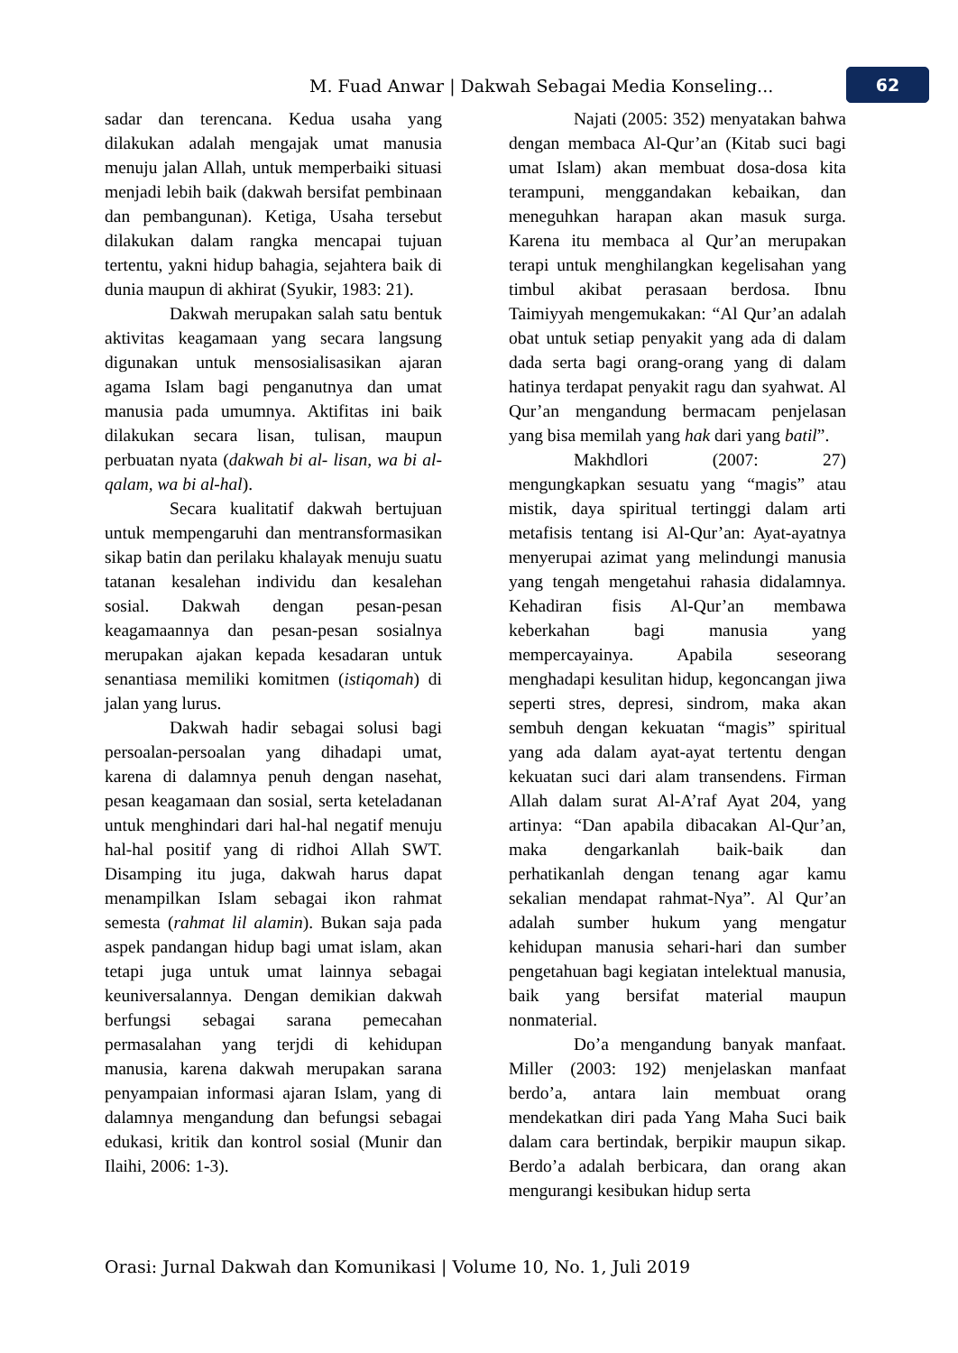M. Fuad Anwar | Dakwah Sebagai Media Konseling... 62
sadar dan terencana. Kedua usaha yang dilakukan adalah mengajak umat manusia menuju jalan Allah, untuk memperbaiki situasi menjadi lebih baik (dakwah bersifat pembinaan dan pembangunan). Ketiga, Usaha tersebut dilakukan dalam rangka mencapai tujuan tertentu, yakni hidup bahagia, sejahtera baik di dunia maupun di akhirat (Syukir, 1983: 21).
Dakwah merupakan salah satu bentuk aktivitas keagamaan yang secara langsung digunakan untuk mensosialisasikan ajaran agama Islam bagi penganutnya dan umat manusia pada umumnya. Aktifitas ini baik dilakukan secara lisan, tulisan, maupun perbuatan nyata (dakwah bi al- lisan, wa bi al-qalam, wa bi al-hal).
Secara kualitatif dakwah bertujuan untuk mempengaruhi dan mentransformasikan sikap batin dan perilaku khalayak menuju suatu tatanan kesalehan individu dan kesalehan sosial. Dakwah dengan pesan-pesan keagamaannya dan pesan-pesan sosialnya merupakan ajakan kepada kesadaran untuk senantiasa memiliki komitmen (istiqomah) di jalan yang lurus.
Dakwah hadir sebagai solusi bagi persoalan-persoalan yang dihadapi umat, karena di dalamnya penuh dengan nasehat, pesan keagamaan dan sosial, serta keteladanan untuk menghindari dari hal-hal negatif menuju hal-hal positif yang di ridhoi Allah SWT. Disamping itu juga, dakwah harus dapat menampilkan Islam sebagai ikon rahmat semesta (rahmat lil alamin). Bukan saja pada aspek pandangan hidup bagi umat islam, akan tetapi juga untuk umat lainnya sebagai keuniversalannya. Dengan demikian dakwah berfungsi sebagai sarana pemecahan permasalahan yang terjdi di kehidupan manusia, karena dakwah merupakan sarana penyampaian informasi ajaran Islam, yang di dalamnya mengandung dan befungsi sebagai edukasi, kritik dan kontrol sosial (Munir dan Ilaihi, 2006: 1-3).
Najati (2005: 352) menyatakan bahwa dengan membaca Al-Qur’an (Kitab suci bagi umat Islam) akan membuat dosa-dosa kita terampuni, menggandakan kebaikan, dan meneguhkan harapan akan masuk surga. Karena itu membaca al Qur’an merupakan terapi untuk menghilangkan kegelisahan yang timbul akibat perasaan berdosa. Ibnu Taimiyyah mengemukakan: “Al Qur’an adalah obat untuk setiap penyakit yang ada di dalam dada serta bagi orang-orang yang di dalam hatinya terdapat penyakit ragu dan syahwat. Al Qur’an mengandung bermacam penjelasan yang bisa memilah yang hak dari yang batil”.
Makhdlori (2007: 27) mengungkapkan sesuatu yang “magis” atau mistik, daya spiritual tertinggi dalam arti metafisis tentang isi Al-Qur’an: Ayat-ayatnya menyerupai azimat yang melindungi manusia yang tengah mengetahui rahasia didalamnya. Kehadiran fisis Al-Qur’an membawa keberkahan bagi manusia yang mempercayainya. Apabila seseorang menghadapi kesulitan hidup, kegoncangan jiwa seperti stres, depresi, sindrom, maka akan sembuh dengan kekuatan “magis” spiritual yang ada dalam ayat-ayat tertentu dengan kekuatan suci dari alam transendens. Firman Allah dalam surat Al-A’raf Ayat 204, yang artinya: “Dan apabila dibacakan Al-Qur’an, maka dengarkanlah baik-baik dan perhatikanlah dengan tenang agar kamu sekalian mendapat rahmat-Nya”. Al Qur’an adalah sumber hukum yang mengatur kehidupan manusia sehari-hari dan sumber pengetahuan bagi kegiatan intelektual manusia, baik yang bersifat material maupun nonmaterial.
Do’a mengandung banyak manfaat. Miller (2003: 192) menjelaskan manfaat berdo’a, antara lain membuat orang mendekatkan diri pada Yang Maha Suci baik dalam cara bertindak, berpikir maupun sikap. Berdo’a adalah berbicara, dan orang akan mengurangi kesibukan hidup serta
Orasi: Jurnal Dakwah dan Komunikasi | Volume 10, No. 1, Juli 2019